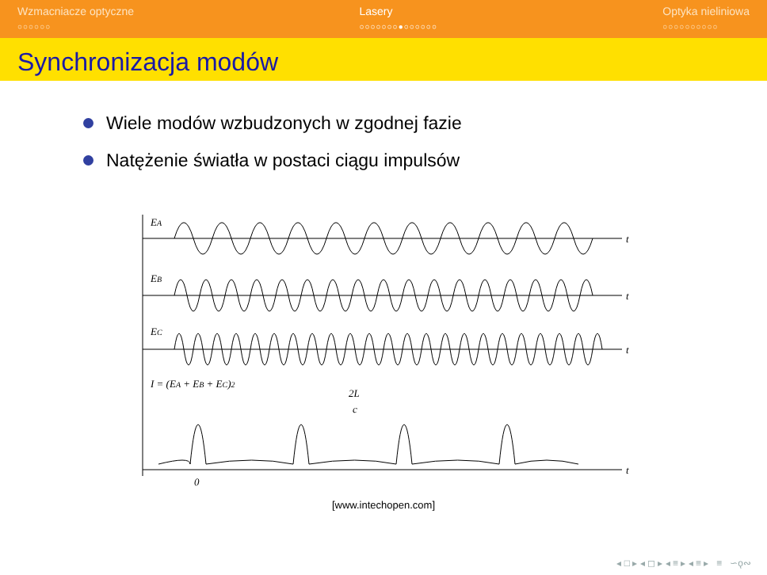Wzmacniacze optyczne
○○○○○○
Lasery
○○○○○○○●○○○○○○
Optyka nieliniowa
○○○○○○○○○○
Synchronizacja modów
Wiele modów wzbudzonych w zgodnej fazie
Natężenie światła w postaci ciągu impulsów
EA
EB
EC
I = (EA + EB + EC)2
2L
c
t
t
t
t
0
[www.intechopen.com]
◂ □ ▸ ◂ ◻ ▸ ◂ ≡ ▸ ◂ ≡ ▸ ≡ ∽ǫ∾